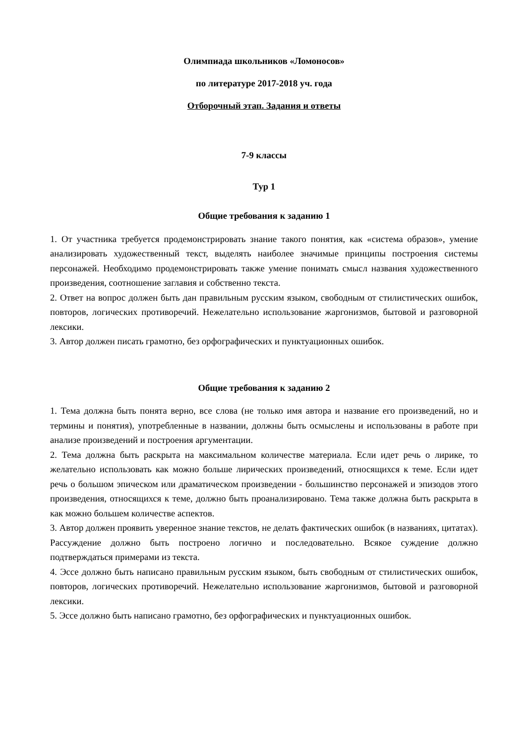Олимпиада школьников «Ломоносов»
по литературе 2017-2018 уч. года
Отборочный этап. Задания и ответы
7-9 классы
Тур 1
Общие требования к заданию 1
1. От участника требуется продемонстрировать знание такого понятия, как «система образов», умение анализировать художественный текст, выделять наиболее значимые принципы построения системы персонажей. Необходимо продемонстрировать также умение понимать смысл названия художественного произведения, соотношение заглавия и собственно текста.
2. Ответ на вопрос должен быть дан правильным русским языком, свободным от стилистических ошибок, повторов, логических противоречий. Нежелательно использование жаргонизмов, бытовой и разговорной лексики.
3. Автор должен писать грамотно, без орфографических и пунктуационных ошибок.
Общие требования к заданию 2
1. Тема должна быть понята верно, все слова (не только имя автора и название его произведений, но и термины и понятия), употребленные в названии, должны быть осмыслены и использованы в работе при анализе произведений и построения аргументации.
2. Тема должна быть раскрыта на максимальном количестве материала. Если идет речь о лирике, то желательно использовать как можно больше лирических произведений, относящихся к теме. Если идет речь о большом эпическом или драматическом произведении - большинство персонажей и эпизодов этого произведения, относящихся к теме, должно быть проанализировано. Тема также должна быть раскрыта в как можно большем количестве аспектов.
3. Автор должен проявить уверенное знание текстов, не делать фактических ошибок (в названиях, цитатах). Рассуждение должно быть построено логично и последовательно. Всякое суждение должно подтверждаться примерами из текста.
4. Эссе должно быть написано правильным русским языком, быть свободным от стилистических ошибок, повторов, логических противоречий. Нежелательно использование жаргонизмов, бытовой и разговорной лексики.
5. Эссе должно быть написано грамотно, без орфографических и пунктуационных ошибок.